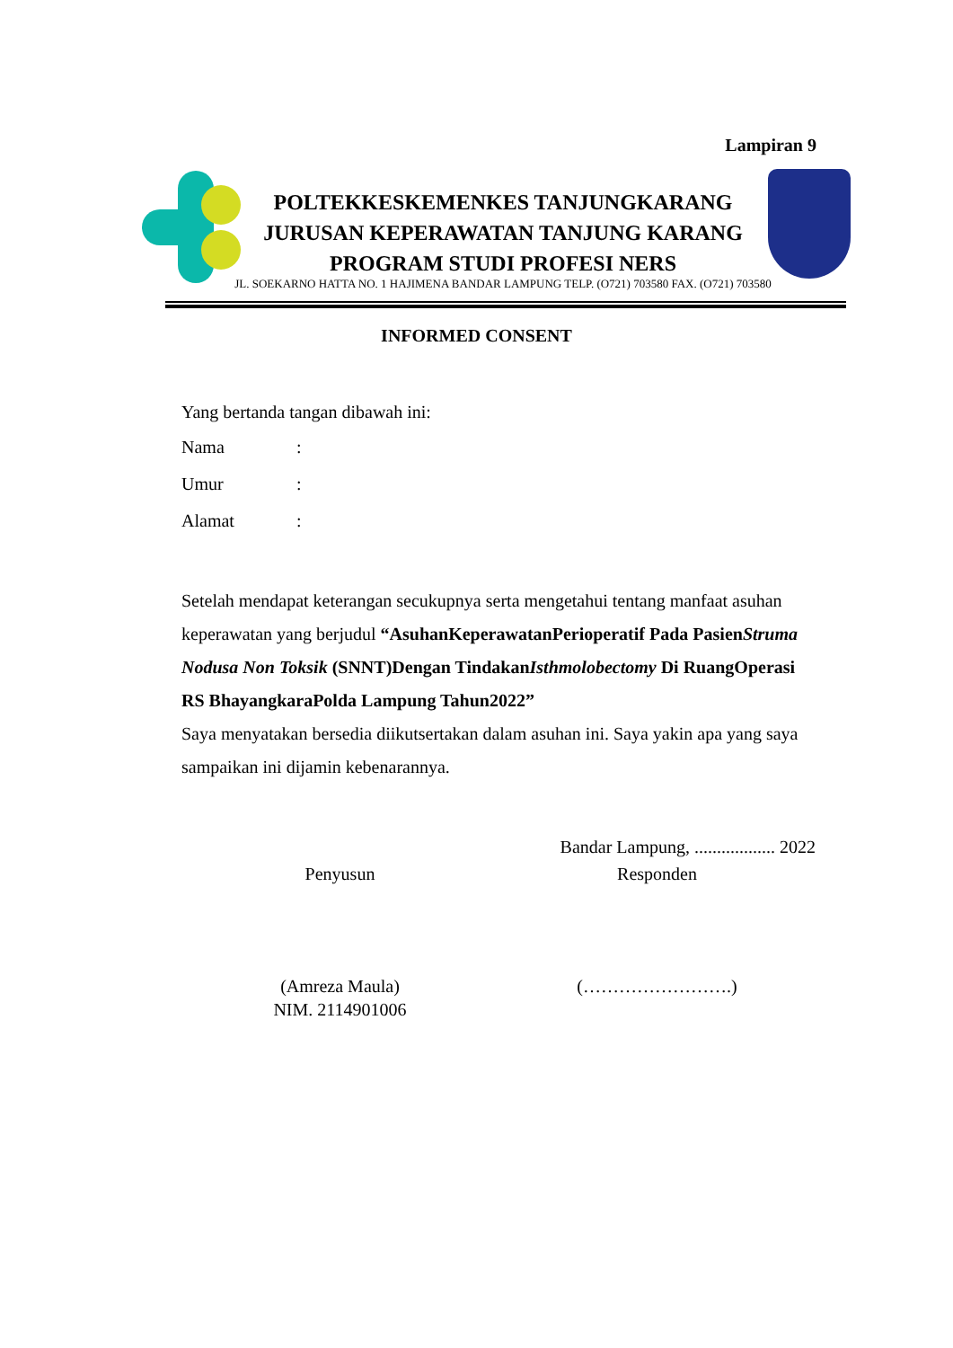Lampiran 9
POLTEKKESKEMENKES TANJUNGKARANG
JURUSAN KEPERAWATAN TANJUNG KARANG
PROGRAM STUDI PROFESI NERS
JL. SOEKARNO HATTA NO. 1 HAJIMENA BANDAR LAMPUNG TELP. (O721) 703580 FAX. (O721) 703580
INFORMED CONSENT
Yang bertanda tangan dibawah ini:
Nama:
Umur:
Alamat:
Setelah mendapat keterangan secukupnya serta mengetahui tentang manfaat asuhan keperawatan yang berjudul “AsuhanKeperawatanPerioperatif Pada PasienStruma Nodusa Non Toksik (SNNT)Dengan TindakanIsthmolobectomy Di RuangOperasi RS BhayangkaraPolda Lampung Tahun2022”
Saya menyatakan bersedia diikutsertakan dalam asuhan ini. Saya yakin apa yang saya sampaikan ini dijamin kebenarannya.
Bandar Lampung, .................. 2022
Penyusun Responden
(Amreza Maula)
NIM. 2114901006
(…………………….)